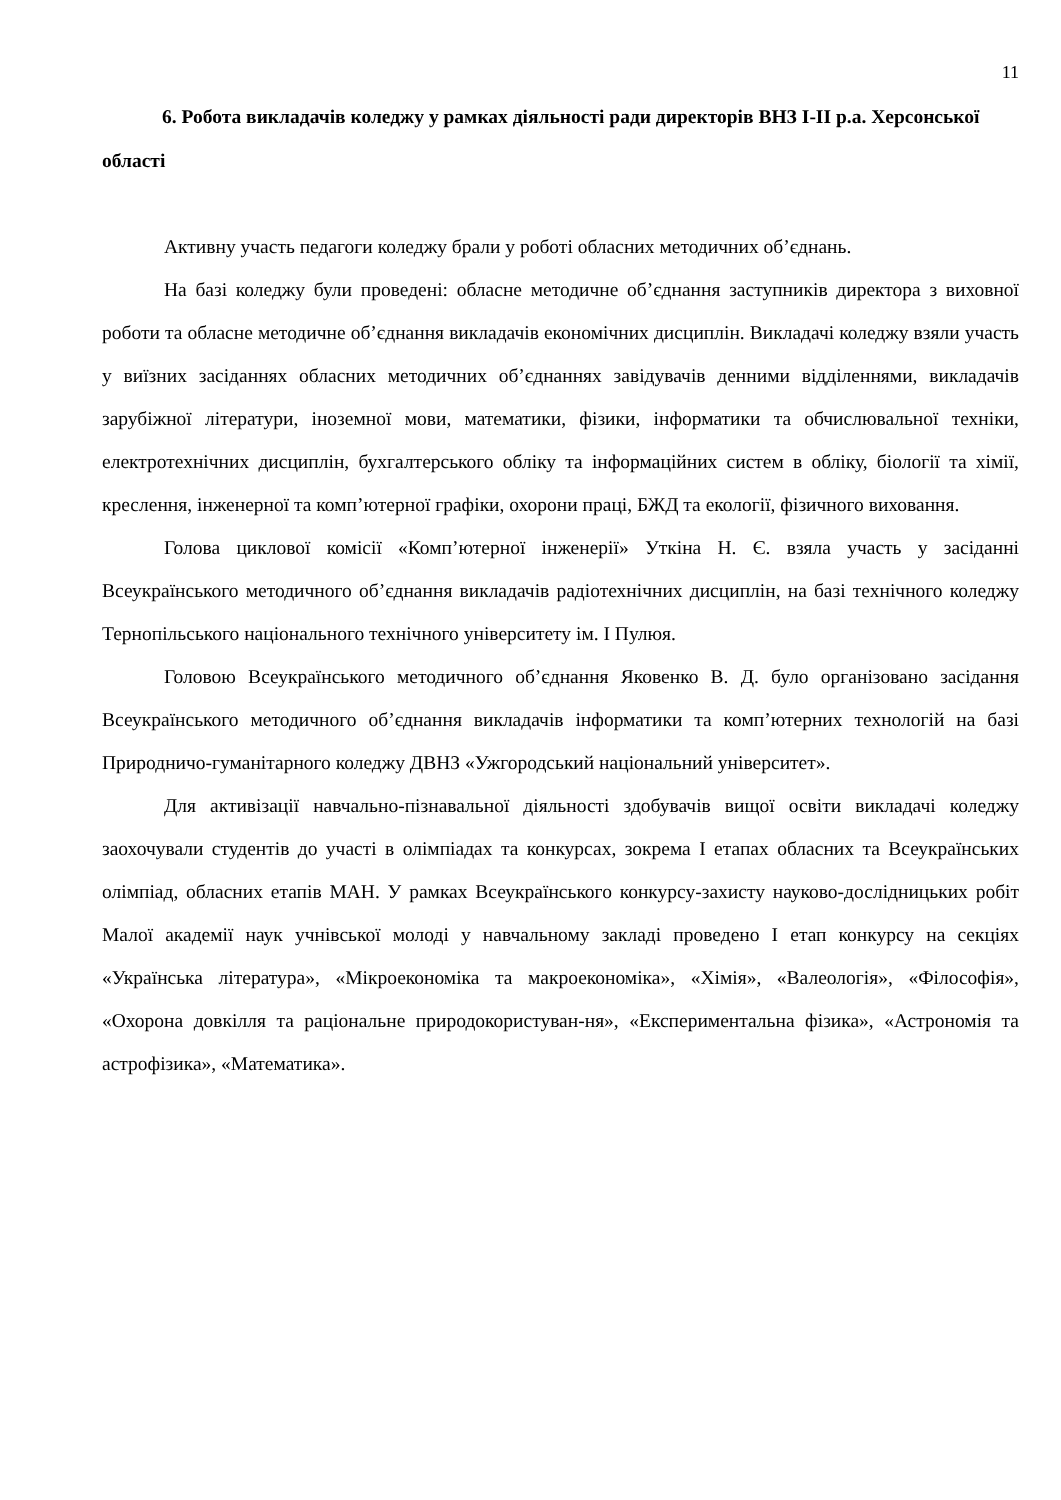11
6. Робота викладачів коледжу у рамках діяльності ради директорів ВНЗ І-ІІ р.а. Херсонської області
Активну участь педагоги коледжу брали у роботі обласних методичних об’єднань.
На базі коледжу були проведені: обласне методичне об’єднання заступників директора з виховної роботи та обласне методичне об’єднання викладачів економічних дисциплін. Викладачі коледжу взяли участь у виїзних засіданнях обласних методичних об’єднаннях завідувачів денними відділеннями, викладачів зарубіжної літератури, іноземної мови, математики, фізики, інформатики та обчислювальної техніки, електротехнічних дисциплін, бухгалтерського обліку та інформаційних систем в обліку, біології та хімії, креслення, інженерної та комп’ютерної графіки, охорони праці, БЖД та екології, фізичного виховання.
Голова циклової комісії «Комп’ютерної інженерії» Уткіна Н. Є. взяла участь у засіданні Всеукраїнського методичного об’єднання викладачів радіотехнічних дисциплін, на базі технічного коледжу Тернопільського національного технічного університету ім. І Пулюя.
Головою Всеукраїнського методичного об’єднання Яковенко В. Д. було організовано засідання Всеукраїнського методичного об’єднання викладачів інформатики та комп’ютерних технологій на базі Природничо-гуманітарного коледжу ДВНЗ «Ужгородський національний університет».
Для активізації навчально-пізнавальної діяльності здобувачів вищої освіти викладачі коледжу заохочували студентів до участі в олімпіадах та конкурсах, зокрема І етапах обласних та Всеукраїнських олімпіад, обласних етапів МАН. У рамках Всеукраїнського конкурсу-захисту науково-дослідницьких робіт Малої академії наук учнівської молоді у навчальному закладі проведено І етап конкурсу на секціях «Українська література», «Мікроекономіка та макроекономіка», «Хімія», «Валеологія», «Філософія», «Охорона довкілля та раціональне природокористуван-ня», «Експериментальна фізика», «Астрономія та астрофізика», «Математика».